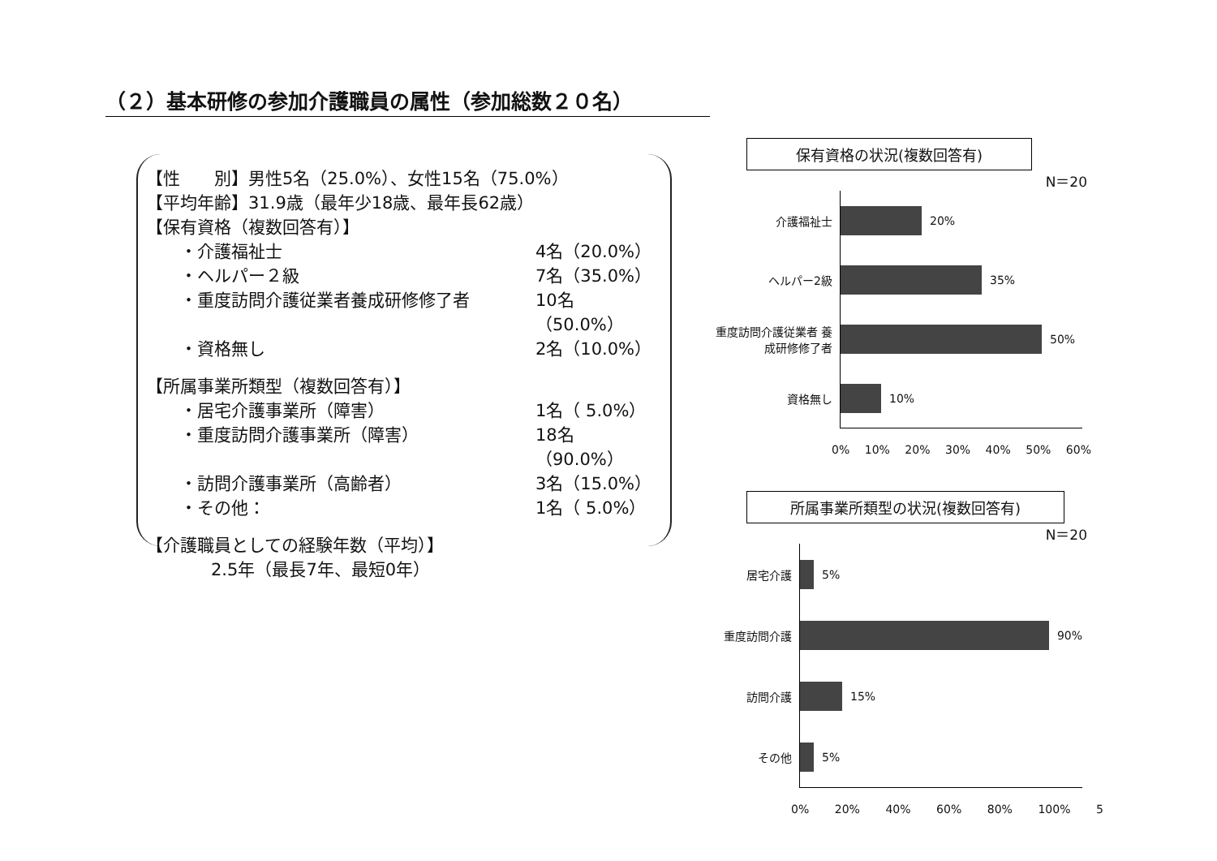（２）基本研修の参加介護職員の属性（参加総数２０名）
【性　　別】男性5名（25.0%）、女性15名（75.0%）
【平均年齢】31.9歳（最年少18歳、最年長62歳）
【保有資格（複数回答有）】
・介護福祉士 4名（20.0%）
・ヘルパー２級 7名（35.0%）
・重度訪問介護従業者養成研修修了者 10名（50.0%）
・資格無し 2名（10.0%）
【所属事業所類型（複数回答有）】
・居宅介護事業所（障害） 1名（ 5.0%）
・重度訪問介護事業所（障害） 18名（90.0%）
・訪問介護事業所（高齢者） 3名（15.0%）
・その他： 1名（ 5.0%）
【介護職員としての経験年数（平均）】
2.5年（最長7年、最短0年）
保有資格の状況(複数回答有)
N＝20
介護福祉士
20%
ヘルパー2級
35%
重度訪問介護従業者 養成研修修了者
50%
資格無し
10%
0% 10% 20% 30% 40% 50% 60%
所属事業所類型の状況(複数回答有)
N＝20
居宅介護
5%
重度訪問介護
90%
訪問介護
15%
その他
5%
0% 20% 40% 60% 80% 100% 5